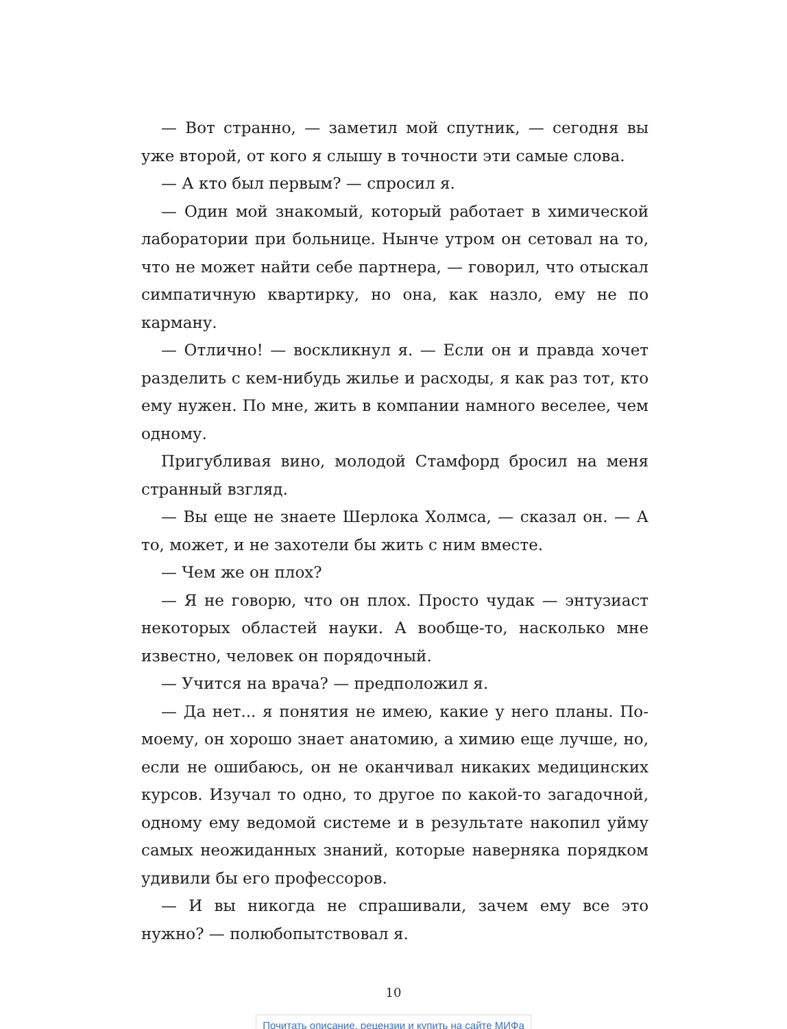— Вот странно, — заметил мой спутник, — сегодня вы уже второй, от кого я слышу в точности эти самые слова.
— А кто был первым? — спросил я.
— Один мой знакомый, который работает в химической лаборатории при больнице. Нынче утром он сетовал на то, что не может найти себе партнера, — говорил, что отыскал симпатичную квартирку, но она, как назло, ему не по карману.
— Отлично! — воскликнул я. — Если он и правда хочет разделить с кем-нибудь жилье и расходы, я как раз тот, кто ему нужен. По мне, жить в компании намного веселее, чем одному.
Пригубливая вино, молодой Стамфорд бросил на меня странный взгляд.
— Вы еще не знаете Шерлока Холмса, — сказал он. — А то, может, и не захотели бы жить с ним вместе.
— Чем же он плох?
— Я не говорю, что он плох. Просто чудак — энтузиаст некоторых областей науки. А вообще-то, насколько мне известно, человек он порядочный.
— Учится на врача? — предположил я.
— Да нет... я понятия не имею, какие у него планы. По-моему, он хорошо знает анатомию, а химию еще лучше, но, если не ошибаюсь, он не оканчивал никаких медицинских курсов. Изучал то одно, то другое по какой-то загадочной, одному ему ведомой системе и в результате накопил уйму самых неожиданных знаний, которые наверняка порядком удивили бы его профессоров.
— И вы никогда не спрашивали, зачем ему все это нужно? — полюбопытствовал я.
10
Почитать описание, рецензии и купить на сайте МИФа